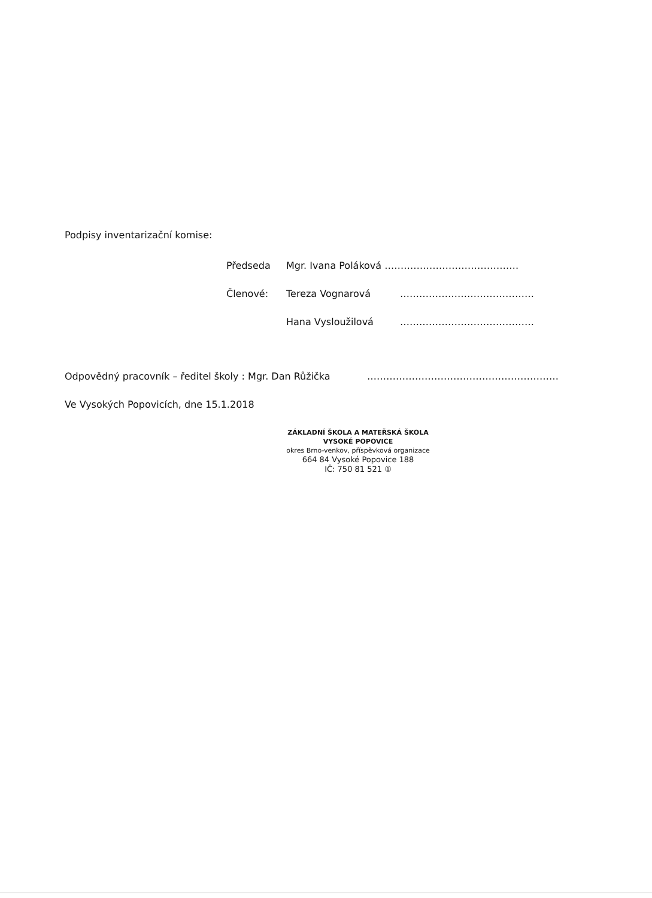Podpisy inventarizační komise:
Předseda Mgr. Ivana Poláková ……………………………………
Členové: Tereza Vognarová ……………………………………
Hana Vysloužilová ……………………………………
Odpovědný pracovník – ředitel školy : Mgr. Dan Růžička ……………………………………………………
Ve Vysokých Popovicích, dne 15.1.2018
ZÁKLADNÍ ŠKOLA A MATEŘSKÁ ŠKOLA
VYSOKÉ POPOVICE
okres Brno-venkov, příspěvková organizace
664 84 Vysoké Popovice 188
IČ: 750 81 521 ①